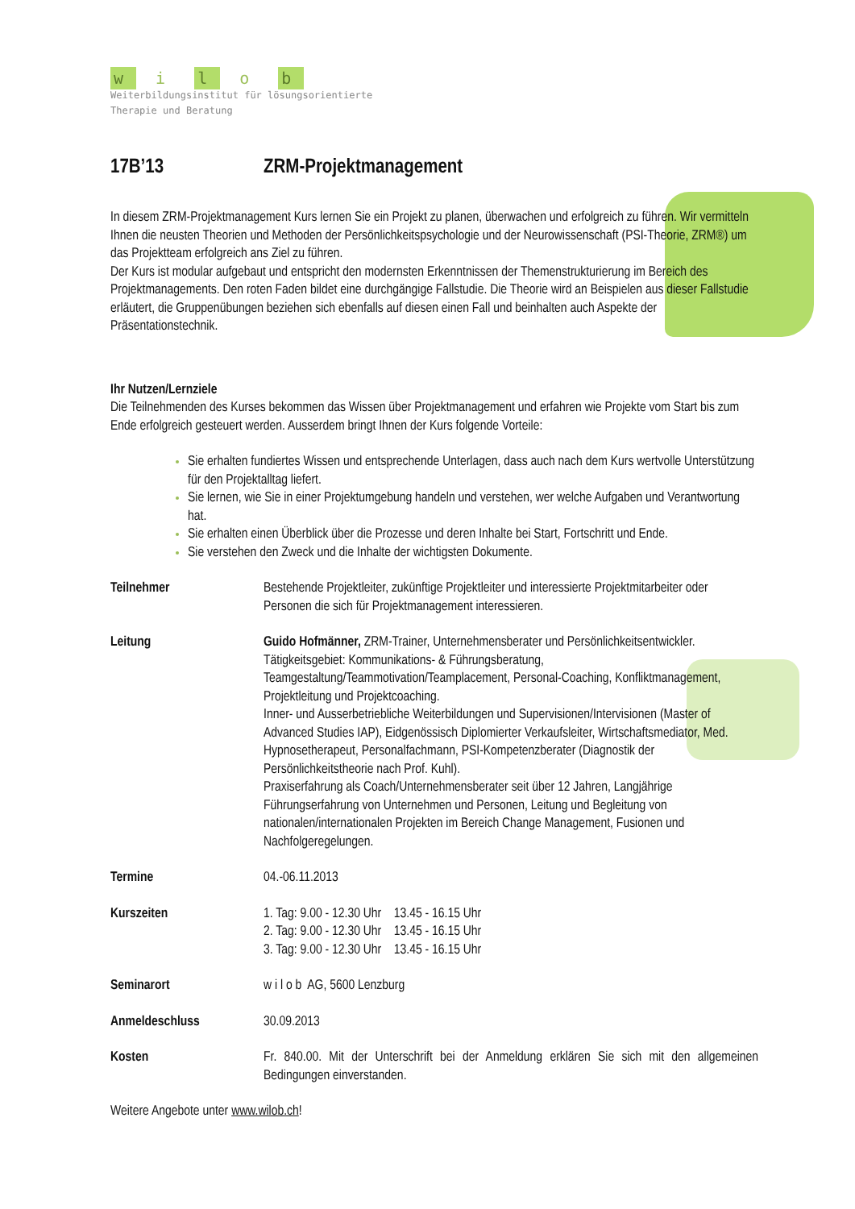w i l o b
Weiterbildungsinstitut für lösungsorientierte
Therapie und Beratung
17B’13 ZRM-Projektmanagement
In diesem ZRM-Projektmanagement Kurs lernen Sie ein Projekt zu planen, überwachen und erfolgreich zu führen. Wir vermitteln Ihnen die neusten Theorien und Methoden der Persönlichkeitspsychologie und der Neurowissenschaft (PSI-Theorie, ZRM®) um das Projektteam erfolgreich ans Ziel zu führen.
Der Kurs ist modular aufgebaut und entspricht den modernsten Erkenntnissen der Themenstrukturierung im Bereich des Projektmanagements. Den roten Faden bildet eine durchgängige Fallstudie. Die Theorie wird an Beispielen aus dieser Fallstudie erläutert, die Gruppenübungen beziehen sich ebenfalls auf diesen einen Fall und beinhalten auch Aspekte der Präsentationstechnik.
Ihr Nutzen/Lernziele
Die Teilnehmenden des Kurses bekommen das Wissen über Projektmanagement und erfahren wie Projekte vom Start bis zum Ende erfolgreich gesteuert werden. Ausserdem bringt Ihnen der Kurs folgende Vorteile:
Sie erhalten fundiertes Wissen und entsprechende Unterlagen, dass auch nach dem Kurs wertvolle Unterstützung für den Projektalltag liefert.
Sie lernen, wie Sie in einer Projektumgebung handeln und verstehen, wer welche Aufgaben und Verantwortung hat.
Sie erhalten einen Überblick über die Prozesse und deren Inhalte bei Start, Fortschritt und Ende.
Sie verstehen den Zweck und die Inhalte der wichtigsten Dokumente.
Teilnehmer Bestehende Projektleiter, zukünftige Projektleiter und interessierte Projektmitarbeiter oder Personen die sich für Projektmanagement interessieren.
Leitung Guido Hofmänner, ZRM-Trainer, Unternehmensberater und Persönlichkeitsentwickler. Tätigkeitsgebiet: Kommunikations- & Führungsberatung, Teamgestaltung/Teammotivation/Teamplacement, Personal-Coaching, Konfliktmanagement, Projektleitung und Projektcoaching.
Inner- und Ausserbetriebliche Weiterbildungen und Supervisionen/Intervisionen (Master of Advanced Studies IAP), Eidgenössisch Diplomierter Verkaufsleiter, Wirtschaftsmediator, Med. Hypnosetherapeut, Personalfachmann, PSI-Kompetenzberater (Diagnostik der Persönlichkeitstheorie nach Prof. Kuhl).
Praxiserfahrung als Coach/Unternehmensberater seit über 12 Jahren, Langjährige Führungserfahrung von Unternehmen und Personen, Leitung und Begleitung von nationalen/internationalen Projekten im Bereich Change Management, Fusionen und Nachfolgeregelungen.
Termine 04.-06.11.2013
Kurszeiten 1. Tag: 9.00 - 12.30 Uhr 13.45 - 16.15 Uhr
2. Tag: 9.00 - 12.30 Uhr 13.45 - 16.15 Uhr
3. Tag: 9.00 - 12.30 Uhr 13.45 - 16.15 Uhr
Seminarort w i l o b AG, 5600 Lenzburg
Anmeldeschluss 30.09.2013
Kosten Fr. 840.00. Mit der Unterschrift bei der Anmeldung erklären Sie sich mit den allgemeinen Bedingungen einverstanden.
Weitere Angebote unter www.wilob.ch!